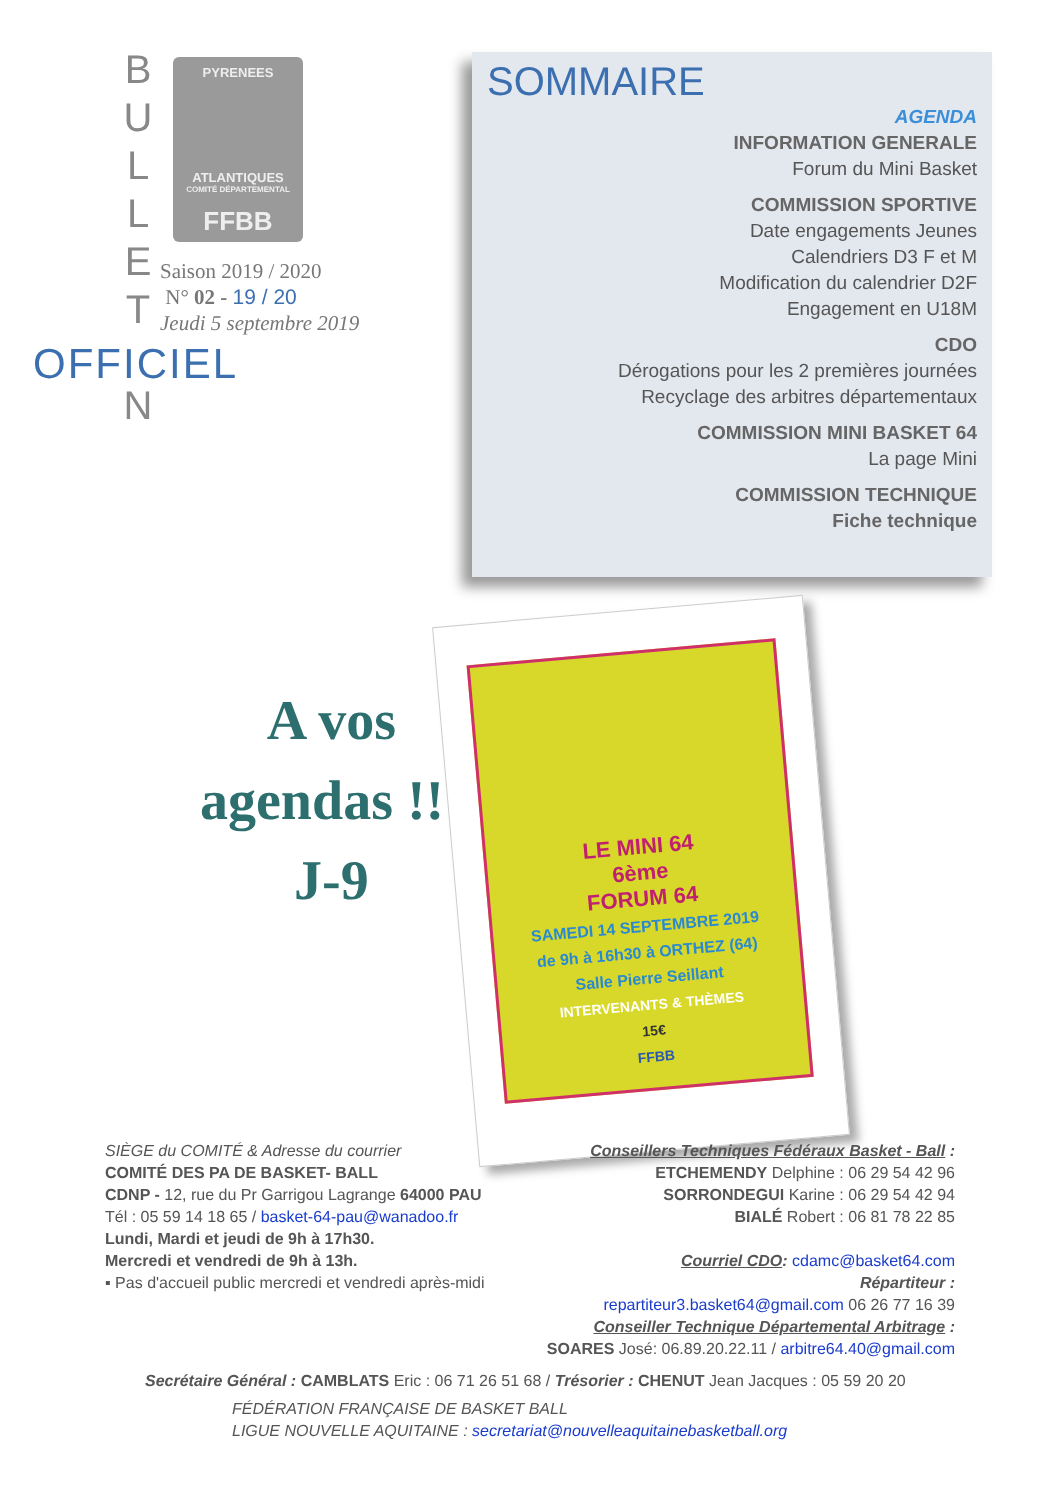B
U
L
L
E
T
N
PYRENEES
ATLANTIQUES
COMITÉ DÉPARTEMENTAL
FFBB
Saison 2019 / 2020
N° 02 - 19 / 20
Jeudi 5 septembre 2019
OFFICIEL
SOMMAIRE
AGENDA
INFORMATION GENERALE
Forum du Mini Basket
COMMISSION SPORTIVE
Date engagements Jeunes
Calendriers D3 F et M
Modification du calendrier D2F
Engagement en U18M
CDO
Dérogations pour les 2 premières journées
Recyclage des arbitres départementaux
COMMISSION MINI BASKET 64
La page Mini
COMMISSION TECHNIQUE
Fiche technique
A vos
agendas !!!
J-9
LE MINI 64
6ème
FORUM 64
SAMEDI 14 SEPTEMBRE 2019
de 9h à 16h30 à ORTHEZ (64)
Salle Pierre Seillant
INTERVENANTS & THÈMES
15€
FFBB
SIÈGE du COMITÉ & Adresse du courrier
COMITÉ DES PA DE BASKET- BALL
CDNP - 12, rue du Pr Garrigou Lagrange 64000 PAU
Tél : 05 59 14 18 65 / basket-64-pau@wanadoo.fr
Lundi, Mardi et jeudi de 9h à 17h30.
Mercredi et vendredi de 9h à 13h.
▪ Pas d'accueil public mercredi et vendredi après-midi
Conseillers Techniques Fédéraux Basket - Ball :
ETCHEMENDY Delphine : 06 29 54 42 96
SORRONDEGUI Karine : 06 29 54 42 94
BIALÉ Robert : 06 81 78 22 85
Courriel CDO: cdamc@basket64.com
Répartiteur :
repartiteur3.basket64@gmail.com 06 26 77 16 39
Conseiller Technique Départemental Arbitrage :
SOARES José: 06.89.20.22.11 / arbitre64.40@gmail.com
Secrétaire Général : CAMBLATS Eric : 06 71 26 51 68 / Trésorier : CHENUT Jean Jacques : 05 59 20 20
FÉDÉRATION FRANÇAISE DE BASKET BALL
LIGUE NOUVELLE AQUITAINE : secretariat@nouvelleaquitainebasketball.org